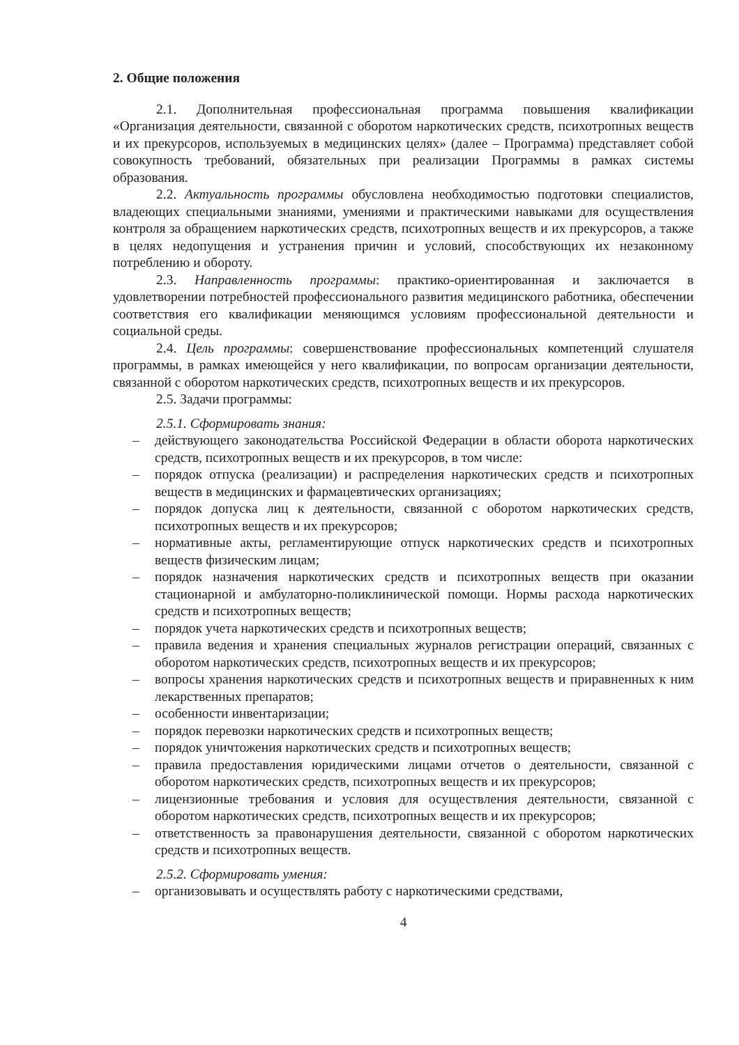2. Общие положения
2.1. Дополнительная профессиональная программа повышения квалификации «Организация деятельности, связанной с оборотом наркотических средств, психотропных веществ и их прекурсоров, используемых в медицинских целях» (далее – Программа) представляет собой совокупность требований, обязательных при реализации Программы в рамках системы образования.
2.2. Актуальность программы обусловлена необходимостью подготовки специалистов, владеющих специальными знаниями, умениями и практическими навыками для осуществления контроля за обращением наркотических средств, психотропных веществ и их прекурсоров, а также в целях недопущения и устранения причин и условий, способствующих их незаконному потреблению и обороту.
2.3. Направленность программы: практико-ориентированная и заключается в удовлетворении потребностей профессионального развития медицинского работника, обеспечении соответствия его квалификации меняющимся условиям профессиональной деятельности и социальной среды.
2.4. Цель программы: совершенствование профессиональных компетенций слушателя программы, в рамках имеющейся у него квалификации, по вопросам организации деятельности, связанной с оборотом наркотических средств, психотропных веществ и их прекурсоров.
2.5. Задачи программы:
2.5.1. Сформировать знания:
– действующего законодательства Российской Федерации в области оборота наркотических средств, психотропных веществ и их прекурсоров, в том числе:
– порядок отпуска (реализации) и распределения наркотических средств и психотропных веществ в медицинских и фармацевтических организациях;
– порядок допуска лиц к деятельности, связанной с оборотом наркотических средств, психотропных веществ и их прекурсоров;
– нормативные акты, регламентирующие отпуск наркотических средств и психотропных веществ физическим лицам;
– порядок назначения наркотических средств и психотропных веществ при оказании стационарной и амбулаторно-поликлинической помощи. Нормы расхода наркотических средств и психотропных веществ;
– порядок учета наркотических средств и психотропных веществ;
– правила ведения и хранения специальных журналов регистрации операций, связанных с оборотом наркотических средств, психотропных веществ и их прекурсоров;
– вопросы хранения наркотических средств и психотропных веществ и приравненных к ним лекарственных препаратов;
– особенности инвентаризации;
– порядок перевозки наркотических средств и психотропных веществ;
– порядок уничтожения наркотических средств и психотропных веществ;
– правила предоставления юридическими лицами отчетов о деятельности, связанной с оборотом наркотических средств, психотропных веществ и их прекурсоров;
– лицензионные требования и условия для осуществления деятельности, связанной с оборотом наркотических средств, психотропных веществ и их прекурсоров;
– ответственность за правонарушения деятельности, связанной с оборотом наркотических средств и психотропных веществ.
2.5.2. Сформировать умения:
– организовывать и осуществлять работу с наркотическими средствами,
4